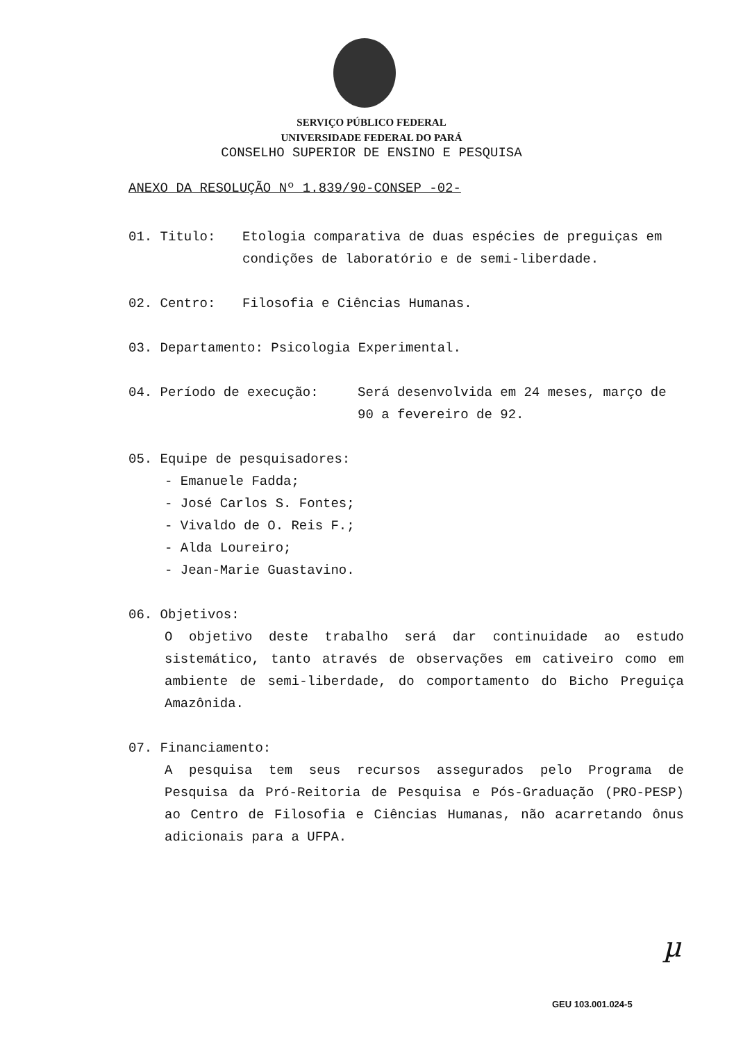SERVIÇO PÚBLICO FEDERAL
UNIVERSIDADE FEDERAL DO PARÁ
CONSELHO SUPERIOR DE ENSINO E PESQUISA
ANEXO DA RESOLUÇÃO Nº 1.839/90-CONSEP -02-
01. Titulo: Etologia comparativa de duas espécies de preguiças em condições de laboratório e de semi-liberdade.
02. Centro: Filosofia e Ciências Humanas.
03. Departamento: Psicologia Experimental.
04. Período de execução: Será desenvolvida em 24 meses, março de 90 a fevereiro de 92.
05. Equipe de pesquisadores:
- Emanuele Fadda;
- José Carlos S. Fontes;
- Vivaldo de O. Reis F.;
- Alda Loureiro;
- Jean-Marie Guastavino.
06. Objetivos:
O objetivo deste trabalho será dar continuidade ao estudo sistemático, tanto através de observações em cativeiro como em ambiente de semi-liberdade, do comportamento do Bicho Preguiça Amazônida.
07. Financiamento:
A pesquisa tem seus recursos assegurados pelo Programa de Pesquisa da Pró-Reitoria de Pesquisa e Pós-Graduação (PRO-PESP) ao Centro de Filosofia e Ciências Humanas, não acarretando ônus adicionais para a UFPA.
µ
GEU 103.001.024-5